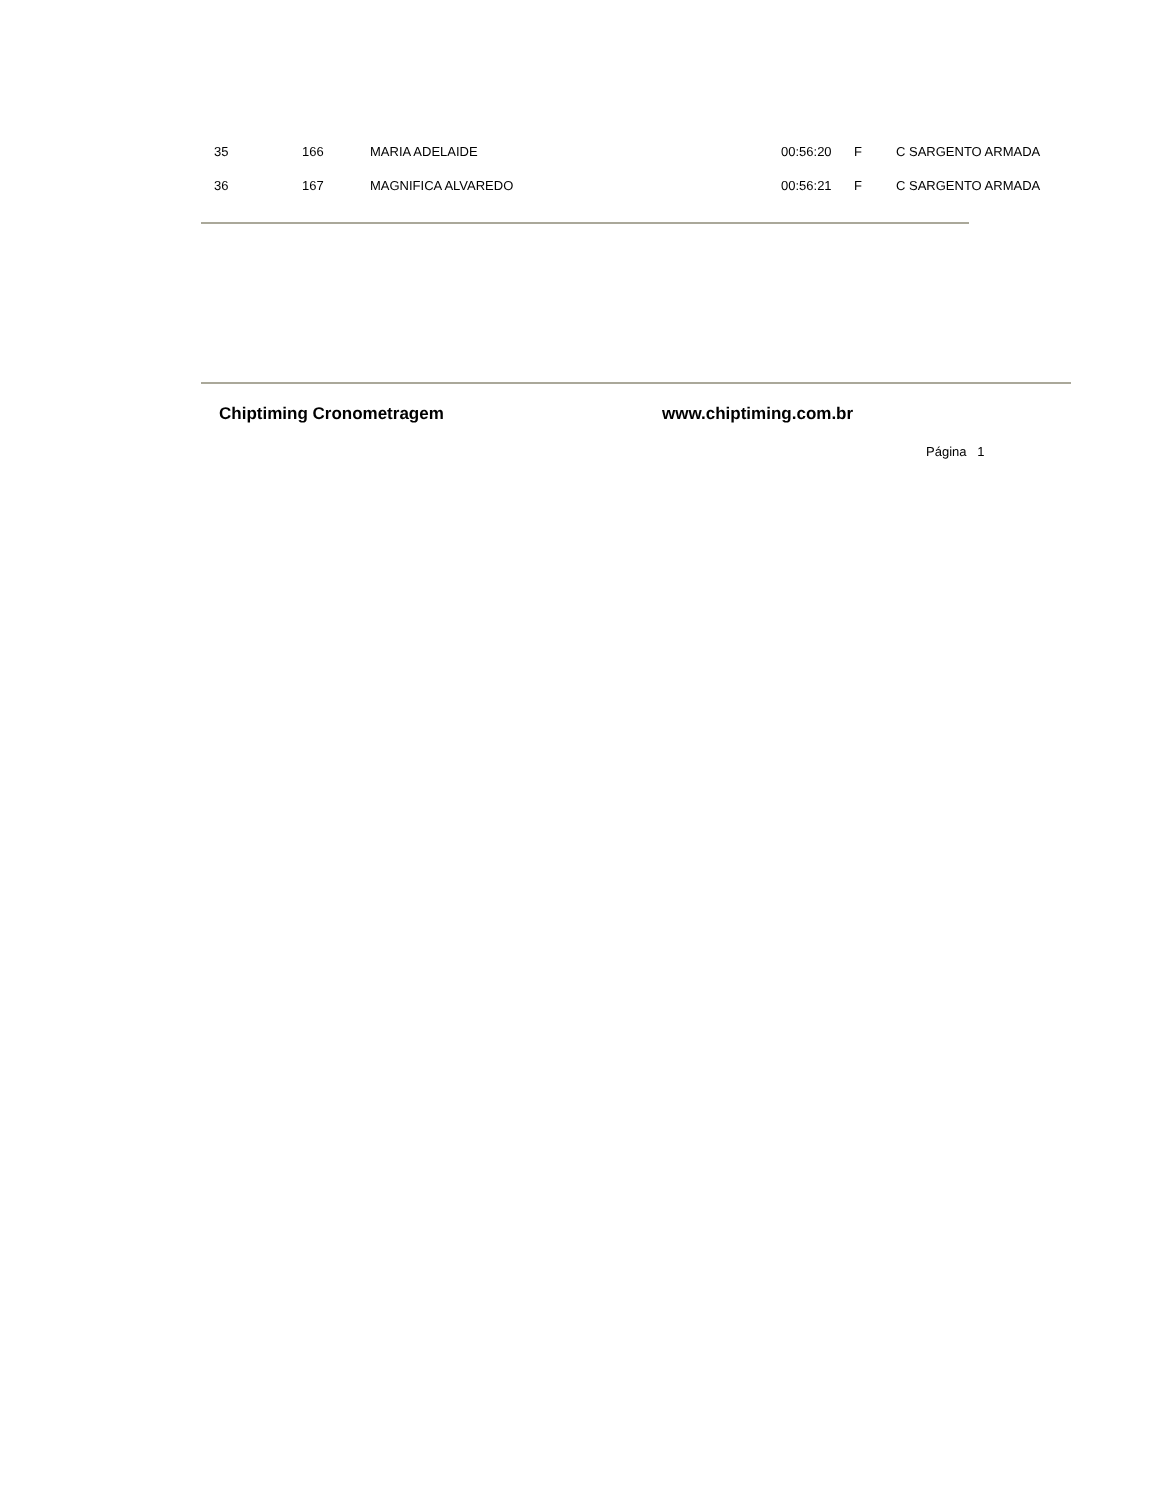| 35 | 166 | MARIA ADELAIDE | 00:56:20 | F | C SARGENTO ARMADA |
| 36 | 167 | MAGNIFICA ALVAREDO | 00:56:21 | F | C SARGENTO ARMADA |
Chiptiming Cronometragem www.chiptiming.com.br
Página 1